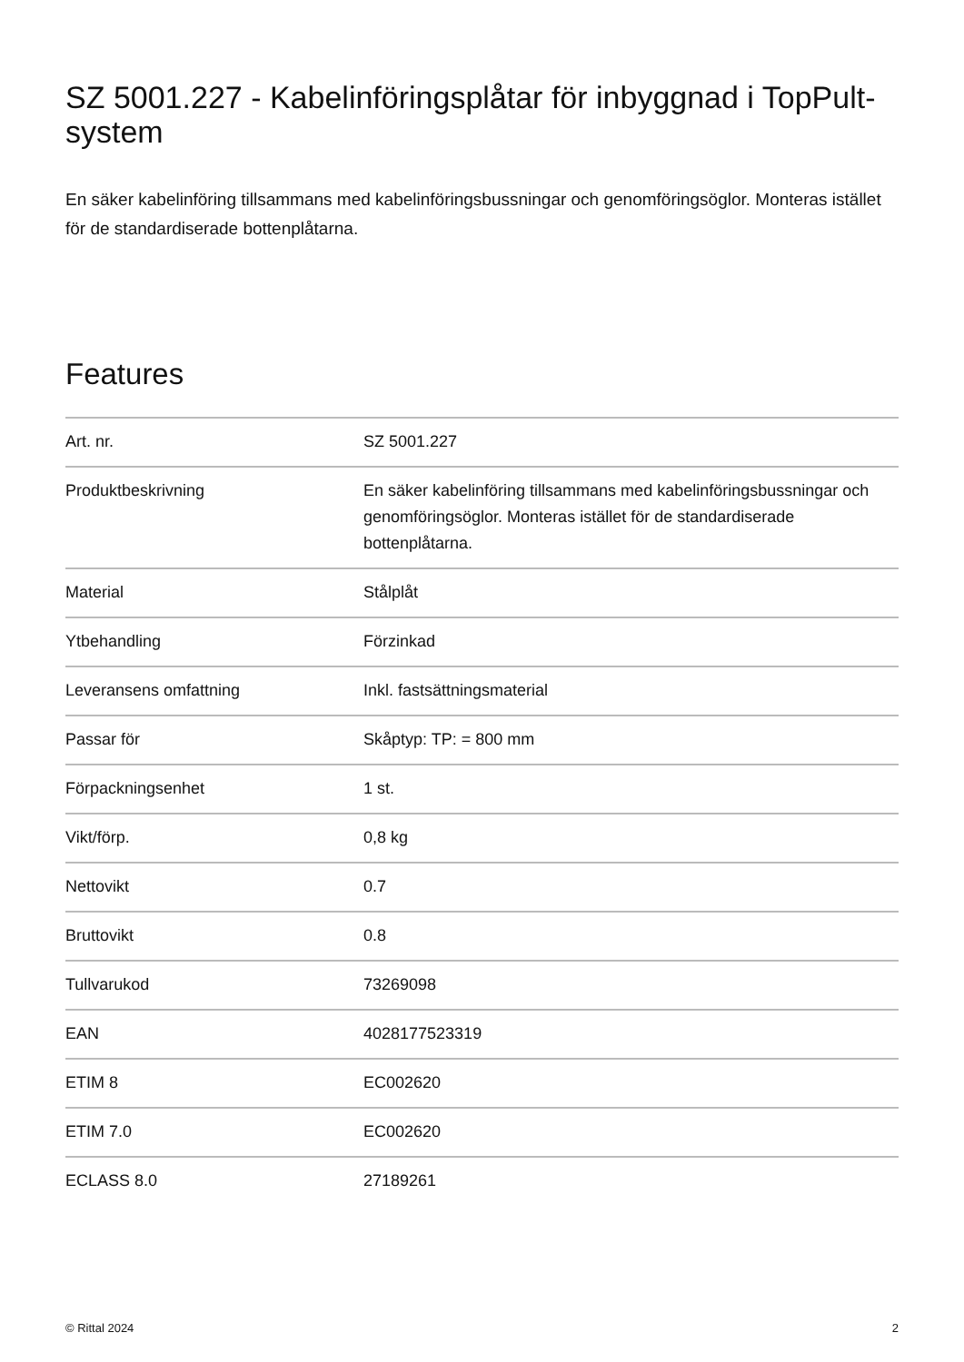SZ 5001.227 - Kabelinföringsplåtar för inbyggnad i TopPult-system
En säker kabelinföring tillsammans med kabelinföringsbussningar och genomföringsöglor. Monteras istället för de standardiserade bottenplåtarna.
Features
| Art. nr. | SZ 5001.227 |
| Produktbeskrivning | En säker kabelinföring tillsammans med kabelinföringsbussningar och genomföringsöglor. Monteras istället för de standardiserade bottenplåtarna. |
| Material | Stålplåt |
| Ytbehandling | Förzinkad |
| Leveransens omfattning | Inkl. fastsättningsmaterial |
| Passar för | Skåptyp: TP: = 800 mm |
| Förpackningsenhet | 1 st. |
| Vikt/förp. | 0,8 kg |
| Nettovikt | 0.7 |
| Bruttovikt | 0.8 |
| Tullvarukod | 73269098 |
| EAN | 4028177523319 |
| ETIM 8 | EC002620 |
| ETIM 7.0 | EC002620 |
| ECLASS 8.0 | 27189261 |
© Rittal 2024 2